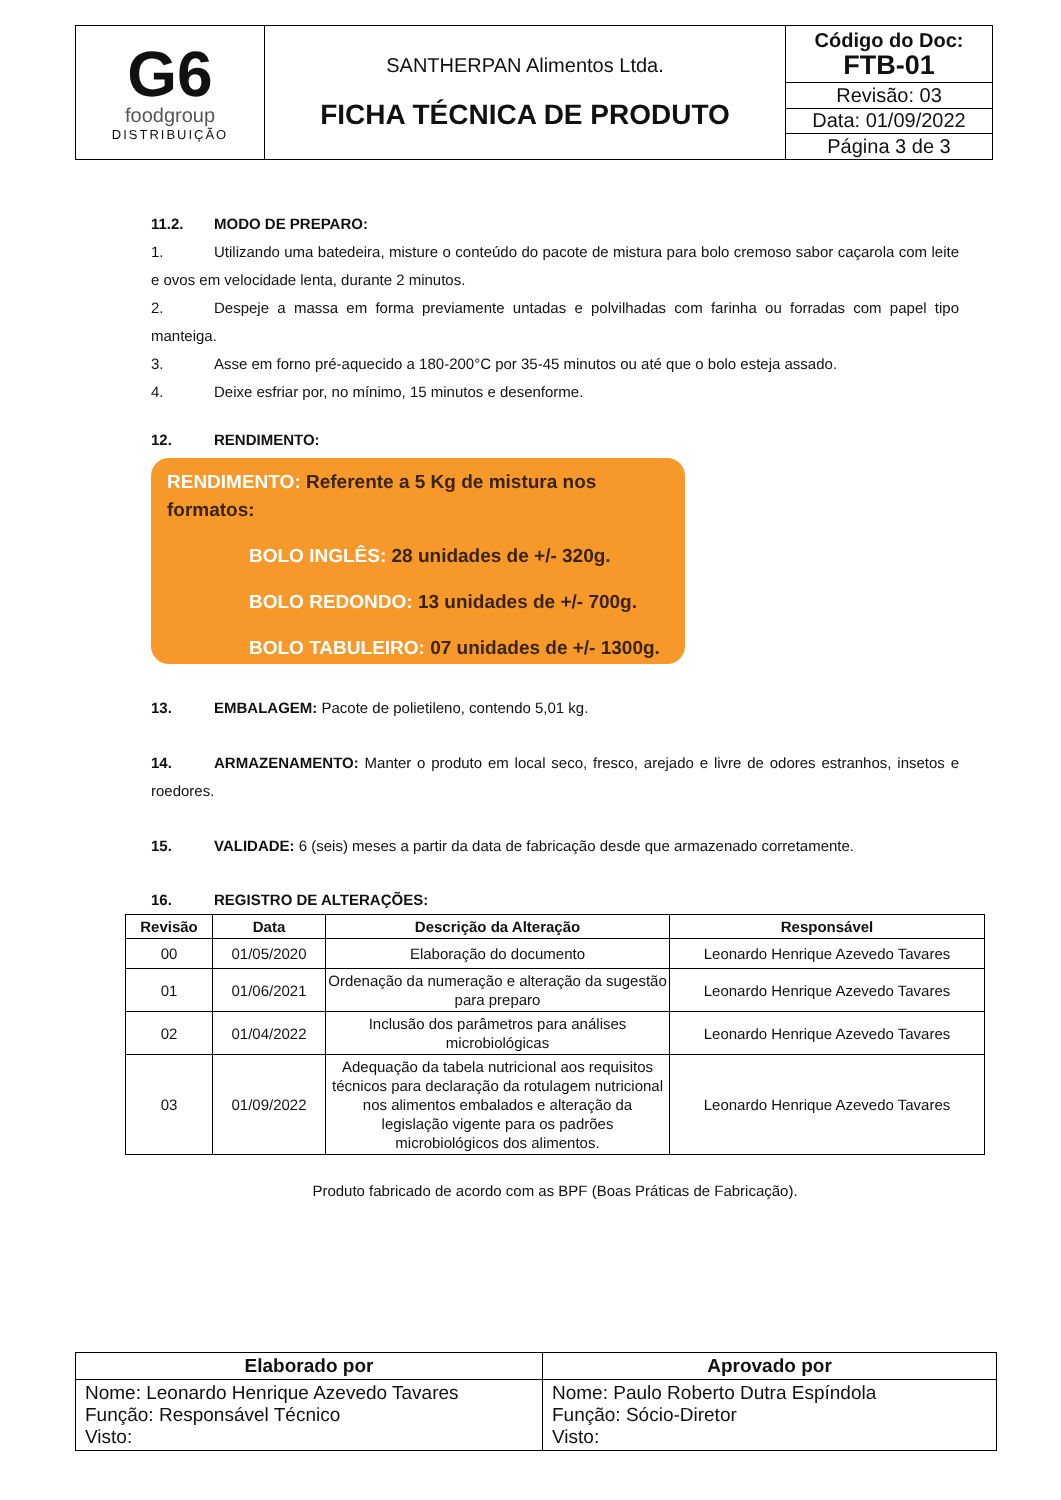| G6 foodgroup DISTRIBUIÇÃO | SANTHERPAN Alimentos Ltda. FICHA TÉCNICA DE PRODUTO | Código do Doc: FTB-01 |
| | | Revisão: 03 |
| | | Data: 01/09/2022 |
| | | Página 3 de 3 |
11.2. MODO DE PREPARO:
1. Utilizando uma batedeira, misture o conteúdo do pacote de mistura para bolo cremoso sabor caçarola com leite e ovos em velocidade lenta, durante 2 minutos.
2. Despeje a massa em forma previamente untadas e polvilhadas com farinha ou forradas com papel tipo manteiga.
3. Asse em forno pré-aquecido a 180-200°C por 35-45 minutos ou até que o bolo esteja assado.
4. Deixe esfriar por, no mínimo, 15 minutos e desenforme.
12. RENDIMENTO:
RENDIMENTO: Referente a 5 Kg de mistura nos formatos:
BOLO INGLÊS: 28 unidades de +/- 320g.
BOLO REDONDO: 13 unidades de +/- 700g.
BOLO TABULEIRO: 07 unidades de +/- 1300g.
13. EMBALAGEM: Pacote de polietileno, contendo 5,01 kg.
14. ARMAZENAMENTO: Manter o produto em local seco, fresco, arejado e livre de odores estranhos, insetos e roedores.
15. VALIDADE: 6 (seis) meses a partir da data de fabricação desde que armazenado corretamente.
16. REGISTRO DE ALTERAÇÕES:
| Revisão | Data | Descrição da Alteração | Responsável |
| --- | --- | --- | --- |
| 00 | 01/05/2020 | Elaboração do documento | Leonardo Henrique Azevedo Tavares |
| 01 | 01/06/2021 | Ordenação da numeração e alteração da sugestão para preparo | Leonardo Henrique Azevedo Tavares |
| 02 | 01/04/2022 | Inclusão dos parâmetros para análises microbiológicas | Leonardo Henrique Azevedo Tavares |
| 03 | 01/09/2022 | Adequação da tabela nutricional aos requisitos técnicos para declaração da rotulagem nutricional nos alimentos embalados e alteração da legislação vigente para os padrões microbiológicos dos alimentos. | Leonardo Henrique Azevedo Tavares |
Produto fabricado de acordo com as BPF (Boas Práticas de Fabricação).
| Elaborado por | Aprovado por |
| Nome: Leonardo Henrique Azevedo Tavares Função: Responsável Técnico Visto: | Nome: Paulo Roberto Dutra Espíndola Função: Sócio-Diretor Visto: |